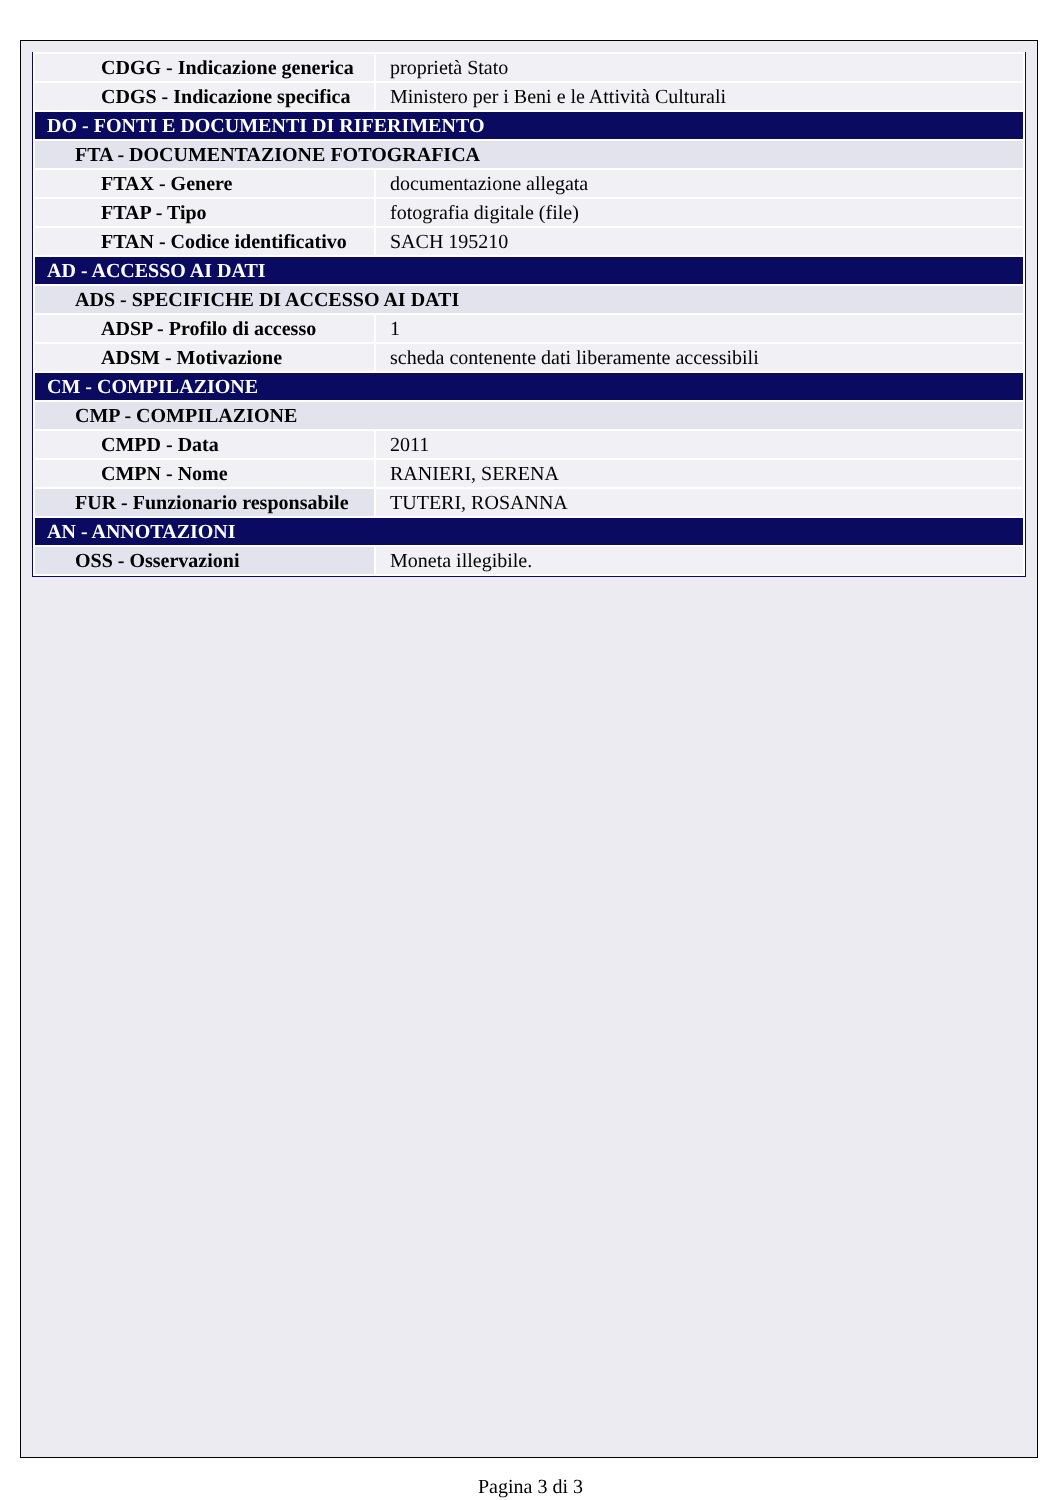| CDGG - Indicazione generica | proprietà Stato |
| CDGS - Indicazione specifica | Ministero per i Beni e le Attività Culturali |
| DO - FONTI E DOCUMENTI DI RIFERIMENTO | |
| FTA - DOCUMENTAZIONE FOTOGRAFICA | |
| FTAX - Genere | documentazione allegata |
| FTAP - Tipo | fotografia digitale (file) |
| FTAN - Codice identificativo | SACH 195210 |
| AD - ACCESSO AI DATI | |
| ADS - SPECIFICHE DI ACCESSO AI DATI | |
| ADSP - Profilo di accesso | 1 |
| ADSM - Motivazione | scheda contenente dati liberamente accessibili |
| CM - COMPILAZIONE | |
| CMP - COMPILAZIONE | |
| CMPD - Data | 2011 |
| CMPN - Nome | RANIERI, SERENA |
| FUR - Funzionario responsabile | TUTERI, ROSANNA |
| AN - ANNOTAZIONI | |
| OSS - Osservazioni | Moneta illegibile. |
Pagina 3 di 3